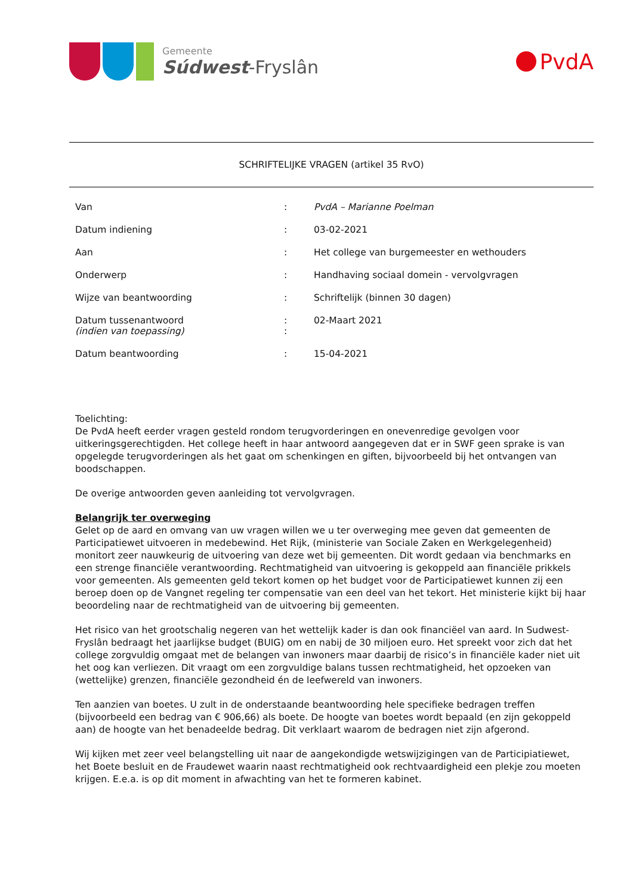Gemeente
Súdwest-Fryslân
PvdA
SCHRIFTELIJKE VRAGEN (artikel 35 RvO)
| Van | : | PvdA – Marianne Poelman |
| Datum indiening | : | 03-02-2021 |
| Aan | : | Het college van burgemeester en wethouders |
| Onderwerp | : | Handhaving sociaal domein - vervolgvragen |
| Wijze van beantwoording | : | Schriftelijk (binnen 30 dagen) |
| Datum tussenantwoord (indien van toepassing) | : : | 02-Maart 2021 |
| Datum beantwoording | : | 15-04-2021 |
Toelichting:
De PvdA heeft eerder vragen gesteld rondom terugvorderingen en onevenredige gevolgen voor uitkeringsgerechtigden. Het college heeft in haar antwoord aangegeven dat er in SWF geen sprake is van opgelegde terugvorderingen als het gaat om schenkingen en giften, bijvoorbeeld bij het ontvangen van boodschappen.
De overige antwoorden geven aanleiding tot vervolgvragen.
Belangrijk ter overweging
Gelet op de aard en omvang van uw vragen willen we u ter overweging mee geven dat gemeenten de Participatiewet uitvoeren in medebewind. Het Rijk, (ministerie van Sociale Zaken en Werkgelegenheid) monitort zeer nauwkeurig de uitvoering van deze wet bij gemeenten. Dit wordt gedaan via benchmarks en een strenge financiële verantwoording. Rechtmatigheid van uitvoering is gekoppeld aan financiële prikkels voor gemeenten. Als gemeenten geld tekort komen op het budget voor de Participatiewet kunnen zij een beroep doen op de Vangnet regeling ter compensatie van een deel van het tekort. Het ministerie kijkt bij haar beoordeling naar de rechtmatigheid van de uitvoering bij gemeenten.
Het risico van het grootschalig negeren van het wettelijk kader is dan ook financiëel van aard. In Sudwest-Fryslân bedraagt het jaarlijkse budget (BUIG) om en nabij de 30 miljoen euro. Het spreekt voor zich dat het college zorgvuldig omgaat met de belangen van inwoners maar daarbij de risico’s in financiële kader niet uit het oog kan verliezen. Dit vraagt om een zorgvuldige balans tussen rechtmatigheid, het opzoeken van (wettelijke) grenzen, financiële gezondheid én de leefwereld van inwoners.
Ten aanzien van boetes. U zult in de onderstaande beantwoording hele specifieke bedragen treffen (bijvoorbeeld een bedrag van € 906,66) als boete. De hoogte van boetes wordt bepaald (en zijn gekoppeld aan) de hoogte van het benadeelde bedrag. Dit verklaart waarom de bedragen niet zijn afgerond.
Wij kijken met zeer veel belangstelling uit naar de aangekondigde wetswijzigingen van de Participiatiewet, het Boete besluit en de Fraudewet waarin naast rechtmatigheid ook rechtvaardigheid een plekje zou moeten krijgen. E.e.a. is op dit moment in afwachting van het te formeren kabinet.